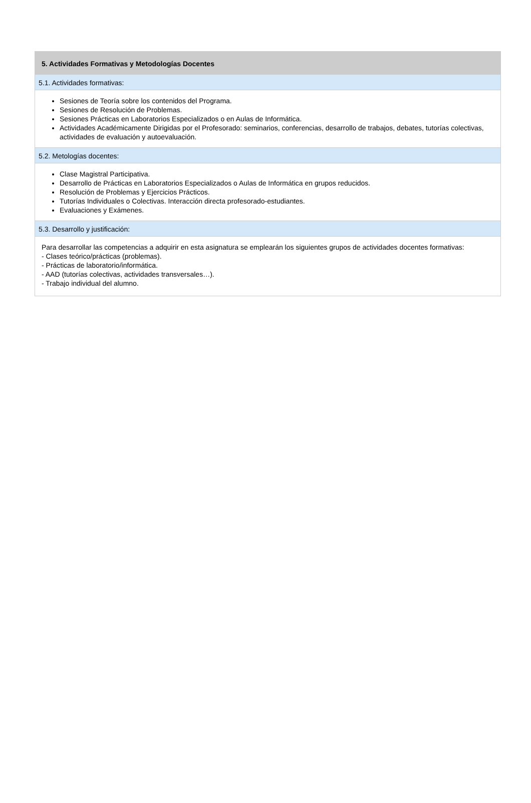5. Actividades Formativas y Metodologías Docentes
5.1. Actividades formativas:
Sesiones de Teoría sobre los contenidos del Programa.
Sesiones de Resolución de Problemas.
Sesiones Prácticas en Laboratorios Especializados o en Aulas de Informática.
Actividades Académicamente Dirigidas por el Profesorado: seminarios, conferencias, desarrollo de trabajos, debates, tutorías colectivas, actividades de evaluación y autoevaluación.
5.2. Metologías docentes:
Clase Magistral Participativa.
Desarrollo de Prácticas en Laboratorios Especializados o Aulas de Informática en grupos reducidos.
Resolución de Problemas y Ejercicios Prácticos.
Tutorías Individuales o Colectivas. Interacción directa profesorado-estudiantes.
Evaluaciones y Exámenes.
5.3. Desarrollo y justificación:
Para desarrollar las competencias a adquirir en esta asignatura se emplearán los siguientes grupos de actividades docentes formativas:
- Clases teórico/prácticas (problemas).
- Prácticas de laboratorio/informática.
- AAD (tutorías colectivas, actividades transversales…).
- Trabajo individual del alumno.